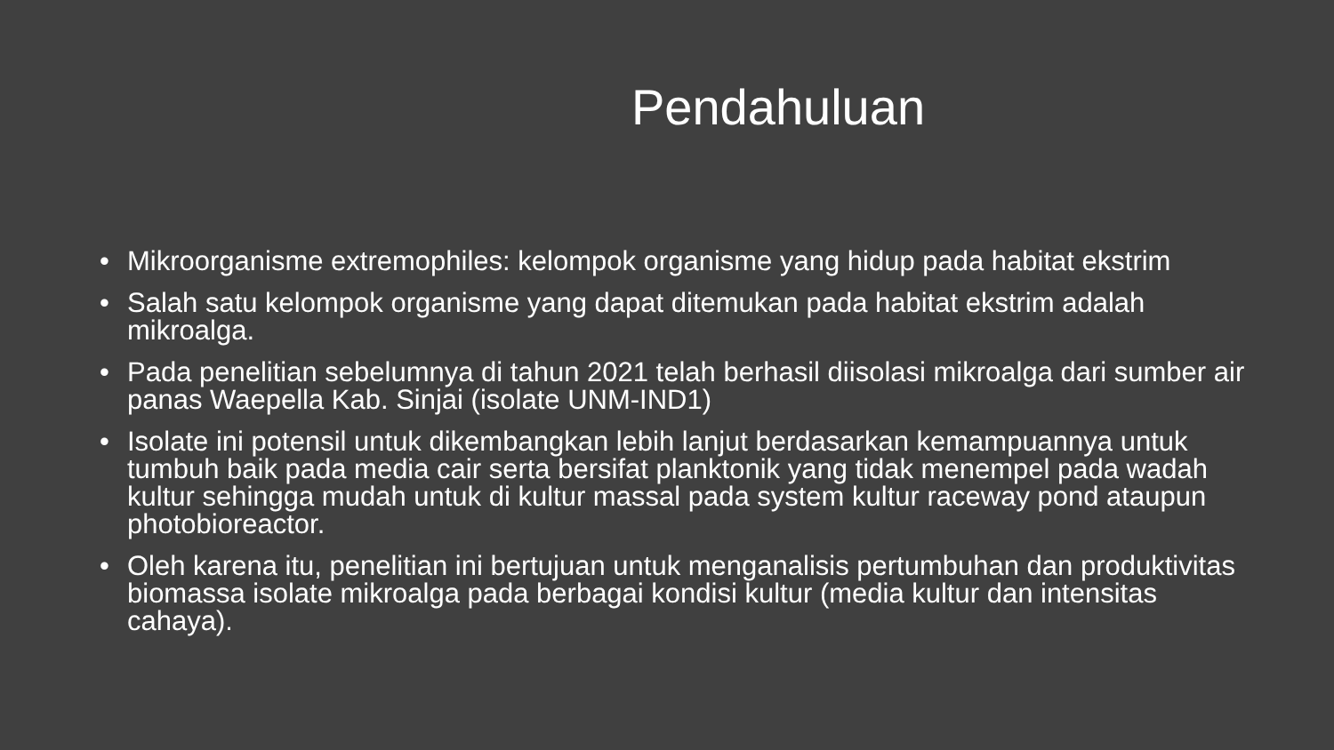Pendahuluan
• Mikroorganisme extremophiles: kelompok organisme yang hidup pada habitat ekstrim
• Salah satu kelompok organisme yang dapat ditemukan pada habitat ekstrim adalah mikroalga.
• Pada penelitian sebelumnya di tahun 2021 telah berhasil diisolasi mikroalga dari sumber air panas Waepella Kab. Sinjai (isolate UNM-IND1)
• Isolate ini potensil untuk dikembangkan lebih lanjut berdasarkan kemampuannya untuk tumbuh baik pada media cair serta bersifat planktonik yang tidak menempel pada wadah kultur sehingga mudah untuk di kultur massal pada system kultur raceway pond ataupun photobioreactor.
• Oleh karena itu, penelitian ini bertujuan untuk menganalisis pertumbuhan dan produktivitas biomassa isolate mikroalga pada berbagai kondisi kultur (media kultur dan intensitas cahaya).